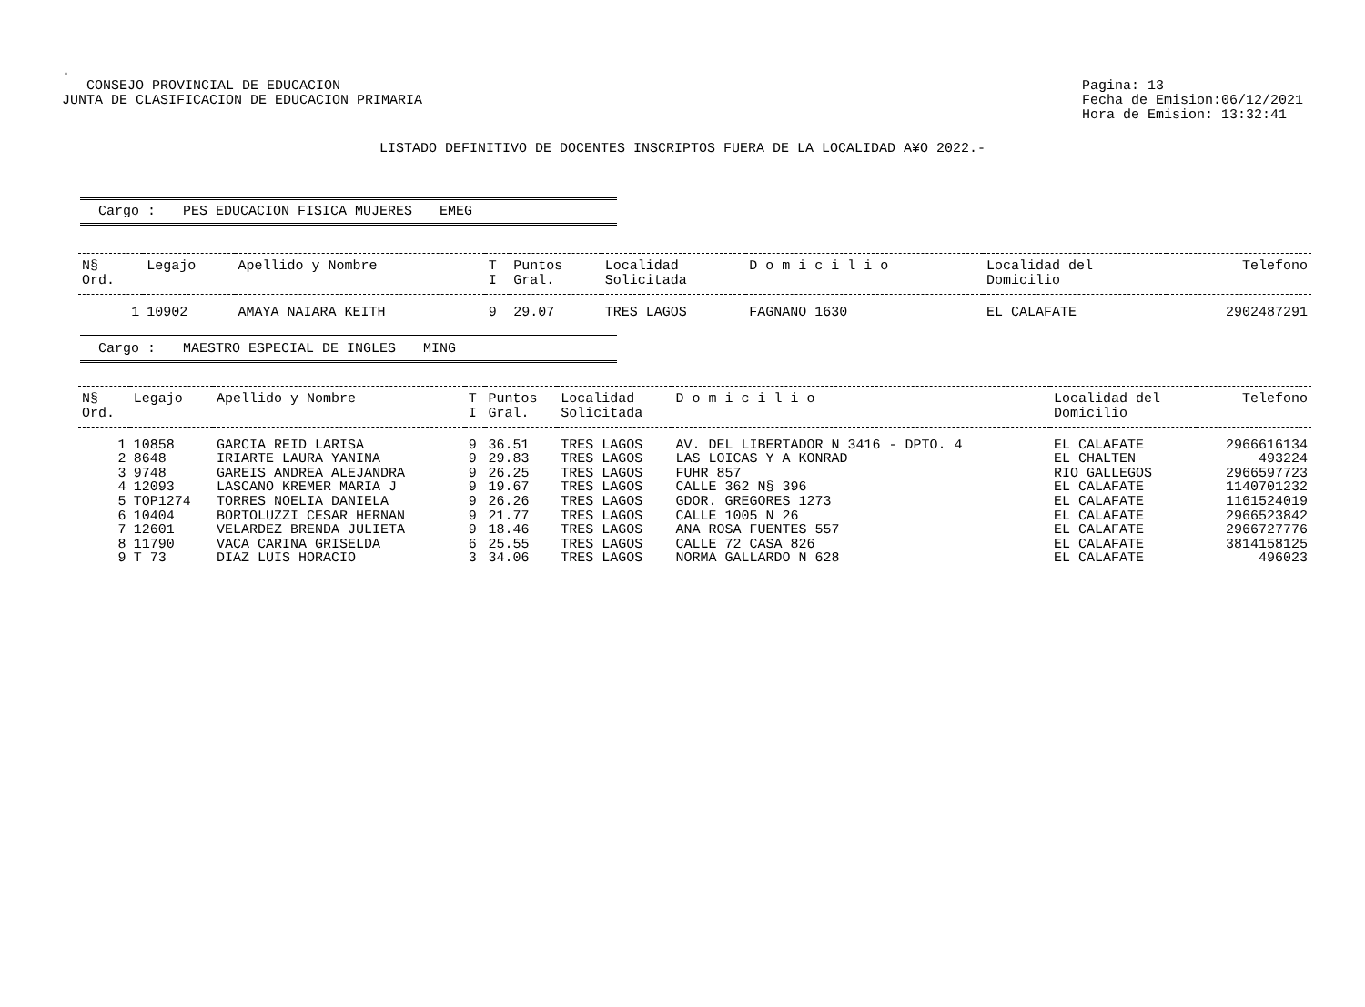.
CONSEJO PROVINCIAL DE EDUCACION
JUNTA DE CLASIFICACION DE EDUCACION PRIMARIA
Pagina: 13
Fecha de Emision:06/12/2021
Hora de Emision: 13:32:41
LISTADO DEFINITIVO DE DOCENTES INSCRIPTOS FUERA DE LA LOCALIDAD A¥O 2022.-
Cargo : PES EDUCACION FISICA MUJERES EMEG
| N§ Ord. | Legajo | Apellido y Nombre | T I | Puntos Gral. | Localidad Solicitada | D o m i c i l i o | Localidad del Domicilio | Telefono |
| --- | --- | --- | --- | --- | --- | --- | --- | --- |
| 1 | 10902 | AMAYA NAIARA KEITH | 9 | 29.07 | TRES LAGOS | FAGNANO 1630 | EL CALAFATE | 2902487291 |
Cargo : MAESTRO ESPECIAL DE INGLES MING
| N§ Ord. | Legajo | Apellido y Nombre | T I | Puntos Gral. | Localidad Solicitada | D o m i c i l i o | Localidad del Domicilio | Telefono |
| --- | --- | --- | --- | --- | --- | --- | --- | --- |
| 1 | 10858 | GARCIA REID LARISA | 9 | 36.51 | TRES LAGOS | AV. DEL LIBERTADOR N 3416 - DPTO. 4 | EL CALAFATE | 2966616134 |
| 2 | 8648 | IRIARTE LAURA YANINA | 9 | 29.83 | TRES LAGOS | LAS LOICAS Y A KONRAD | EL CHALTEN | 493224 |
| 3 | 9748 | GAREIS ANDREA ALEJANDRA | 9 | 26.25 | TRES LAGOS | FUHR 857 | RIO GALLEGOS | 2966597723 |
| 4 | 12093 | LASCANO KREMER MARIA J | 9 | 19.67 | TRES LAGOS | CALLE 362 N§ 396 | EL CALAFATE | 1140701232 |
| 5 | TOP1274 | TORRES NOELIA DANIELA | 9 | 26.26 | TRES LAGOS | GDOR. GREGORES 1273 | EL CALAFATE | 1161524019 |
| 6 | 10404 | BORTOLUZZI CESAR HERNAN | 9 | 21.77 | TRES LAGOS | CALLE 1005 N 26 | EL CALAFATE | 2966523842 |
| 7 | 12601 | VELARDEZ BRENDA JULIETA | 9 | 18.46 | TRES LAGOS | ANA ROSA FUENTES 557 | EL CALAFATE | 2966727776 |
| 8 | 11790 | VACA CARINA GRISELDA | 6 | 25.55 | TRES LAGOS | CALLE 72 CASA 826 | EL CALAFATE | 3814158125 |
| 9 | T 73 | DIAZ LUIS HORACIO | 3 | 34.06 | TRES LAGOS | NORMA GALLARDO N 628 | EL CALAFATE | 496023 |